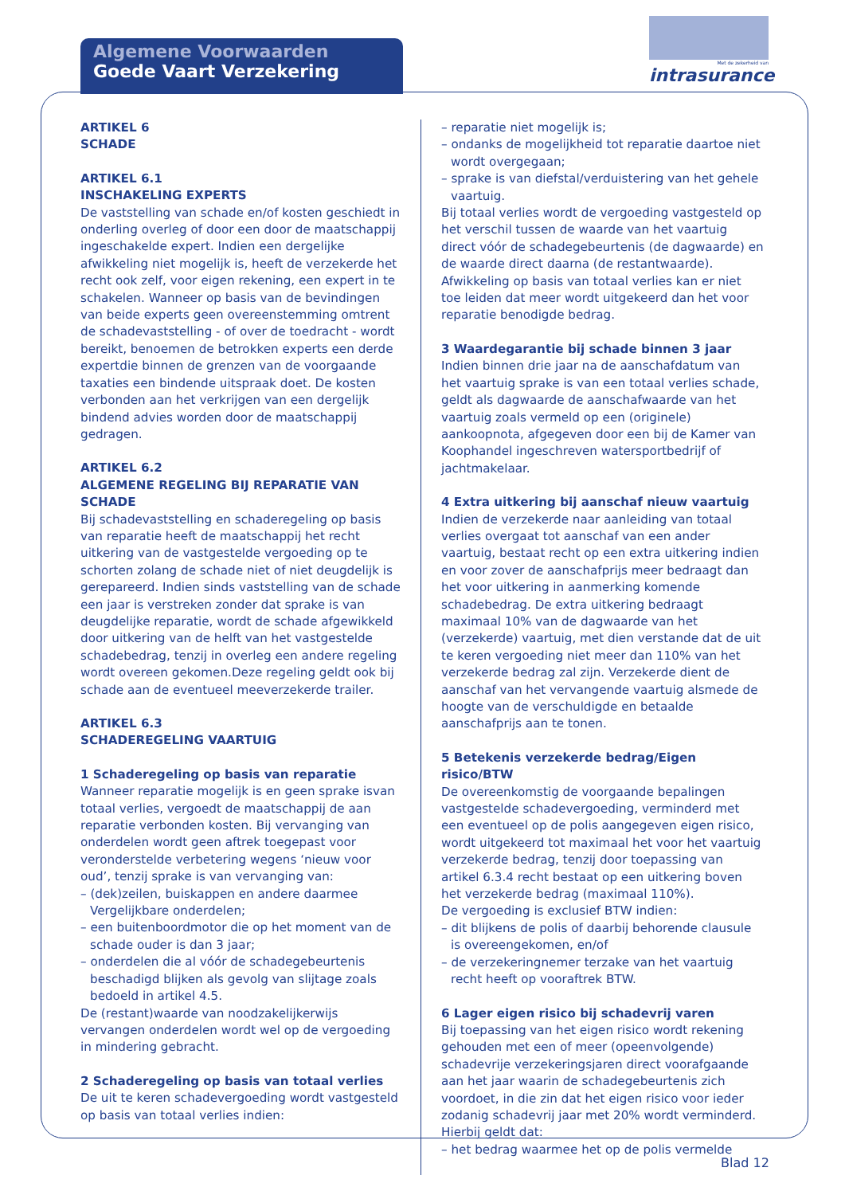Algemene Voorwaarden
Goede Vaart Verzekering
Met de zekerheid van
intrasurance
ARTIKEL 6
SCHADE
ARTIKEL 6.1
INSCHAKELING EXPERTS
De vaststelling van schade en/of kosten geschiedt in onderling overleg of door een door de maatschappij ingeschakelde expert. Indien een dergelijke afwikkeling niet mogelijk is, heeft de verzekerde het recht ook zelf, voor eigen rekening, een expert in te schakelen. Wanneer op basis van de bevindingen van beide experts geen overeenstemming omtrent de schadevaststelling - of over de toedracht - wordt bereikt, benoemen de betrokken experts een derde expertdie binnen de grenzen van de voorgaande taxaties een bindende uitspraak doet. De kosten verbonden aan het verkrijgen van een dergelijk bindend advies worden door de maatschappij gedragen.
ARTIKEL 6.2
ALGEMENE REGELING BIJ REPARATIE VAN SCHADE
Bij schadevaststelling en schaderegeling op basis van reparatie heeft de maatschappij het recht uitkering van de vastgestelde vergoeding op te schorten zolang de schade niet of niet deugdelijk is gerepareerd. Indien sinds vaststelling van de schade een jaar is verstreken zonder dat sprake is van deugdelijke reparatie, wordt de schade afgewikkeld door uitkering van de helft van het vastgestelde schadebedrag, tenzij in overleg een andere regeling wordt overeen gekomen.Deze regeling geldt ook bij schade aan de eventueel meeverzekerde trailer.
ARTIKEL 6.3
SCHADEREGELING VAARTUIG
1 Schaderegeling op basis van reparatie
Wanneer reparatie mogelijk is en geen sprake isvan totaal verlies, vergoedt de maatschappij de aan reparatie verbonden kosten. Bij vervanging van onderdelen wordt geen aftrek toegepast voor veronderstelde verbetering wegens ‘nieuw voor oud’, tenzij sprake is van vervanging van:
– (dek)zeilen, buiskappen en andere daarmee Vergelijkbare onderdelen;
– een buitenboordmotor die op het moment van de schade ouder is dan 3 jaar;
– onderdelen die al vóór de schadegebeurtenis beschadigd blijken als gevolg van slijtage zoals bedoeld in artikel 4.5.
De (restant)waarde van noodzakelijkerwijs vervangen onderdelen wordt wel op de vergoeding in mindering gebracht.
2 Schaderegeling op basis van totaal verlies
De uit te keren schadevergoeding wordt vastgesteld op basis van totaal verlies indien:
– reparatie niet mogelijk is;
– ondanks de mogelijkheid tot reparatie daartoe niet wordt overgegaan;
– sprake is van diefstal/verduistering van het gehele vaartuig.
Bij totaal verlies wordt de vergoeding vastgesteld op het verschil tussen de waarde van het vaartuig direct vóór de schadegebeurtenis (de dagwaarde) en de waarde direct daarna (de restantwaarde). Afwikkeling op basis van totaal verlies kan er niet toe leiden dat meer wordt uitgekeerd dan het voor reparatie benodigde bedrag.
3 Waardegarantie bij schade binnen 3 jaar
Indien binnen drie jaar na de aanschafdatum van het vaartuig sprake is van een totaal verlies schade, geldt als dagwaarde de aanschafwaarde van het vaartuig zoals vermeld op een (originele) aankoopnota, afgegeven door een bij de Kamer van Koophandel ingeschreven watersportbedrijf of jachtmakelaar.
4 Extra uitkering bij aanschaf nieuw vaartuig
Indien de verzekerde naar aanleiding van totaal verlies overgaat tot aanschaf van een ander vaartuig, bestaat recht op een extra uitkering indien en voor zover de aanschafprijs meer bedraagt dan het voor uitkering in aanmerking komende schadebedrag. De extra uitkering bedraagt maximaal 10% van de dagwaarde van het (verzekerde) vaartuig, met dien verstande dat de uit te keren vergoeding niet meer dan 110% van het verzekerde bedrag zal zijn. Verzekerde dient de aanschaf van het vervangende vaartuig alsmede de hoogte van de verschuldigde en betaalde aanschafprijs aan te tonen.
5 Betekenis verzekerde bedrag/Eigen risico/BTW
De overeenkomstig de voorgaande bepalingen vastgestelde schadevergoeding, verminderd met een eventueel op de polis aangegeven eigen risico, wordt uitgekeerd tot maximaal het voor het vaartuig verzekerde bedrag, tenzij door toepassing van artikel 6.3.4 recht bestaat op een uitkering boven het verzekerde bedrag (maximaal 110%).
De vergoeding is exclusief BTW indien:
– dit blijkens de polis of daarbij behorende clausule is overeengekomen, en/of
– de verzekeringnemer terzake van het vaartuig recht heeft op vooraftrek BTW.
6 Lager eigen risico bij schadevrij varen
Bij toepassing van het eigen risico wordt rekening gehouden met een of meer (opeenvolgende) schadevrije verzekeringsjaren direct voorafgaande aan het jaar waarin de schadegebeurtenis zich voordoet, in die zin dat het eigen risico voor ieder zodanig schadevrij jaar met 20% wordt verminderd. Hierbij geldt dat:
– het bedrag waarmee het op de polis vermelde
Blad 12